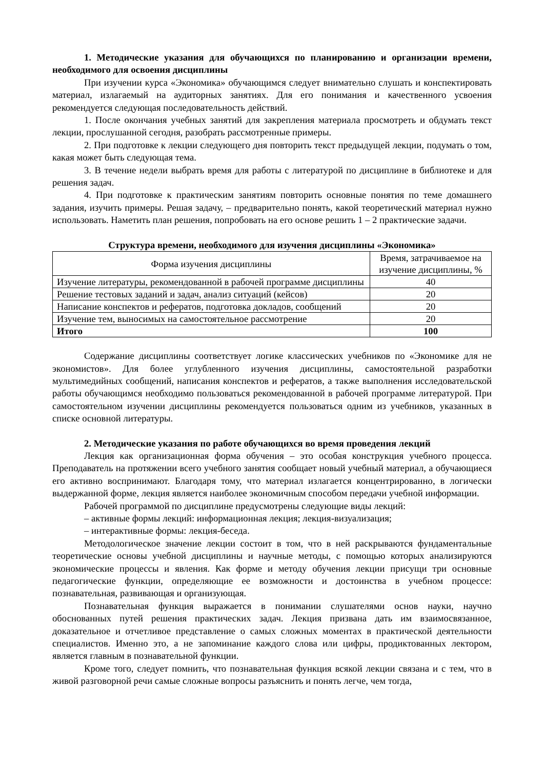1. Методические указания для обучающихся по планированию и организации времени, необходимого для освоения дисциплины
При изучении курса «Экономика» обучающимся следует внимательно слушать и конспектировать материал, излагаемый на аудиторных занятиях. Для его понимания и качественного усвоения рекомендуется следующая последовательность действий.
1. После окончания учебных занятий для закрепления материала просмотреть и обдумать текст лекции, прослушанной сегодня, разобрать рассмотренные примеры.
2. При подготовке к лекции следующего дня повторить текст предыдущей лекции, подумать о том, какая может быть следующая тема.
3. В течение недели выбрать время для работы с литературой по дисциплине в библиотеке и для решения задач.
4. При подготовке к практическим занятиям повторить основные понятия по теме домашнего задания, изучить примеры. Решая задачу, – предварительно понять, какой теоретический материал нужно использовать. Наметить план решения, попробовать на его основе решить 1 – 2 практические задачи.
Структура времени, необходимого для изучения дисциплины «Экономика»
| Форма изучения дисциплины | Время, затрачиваемое на изучение дисциплины, % |
| --- | --- |
| Изучение литературы, рекомендованной в рабочей программе дисциплины | 40 |
| Решение тестовых заданий и задач, анализ ситуаций (кейсов) | 20 |
| Написание конспектов и рефератов, подготовка докладов, сообщений | 20 |
| Изучение тем, выносимых на самостоятельное рассмотрение | 20 |
| Итого | 100 |
Содержание дисциплины соответствует логике классических учебников по «Экономике для не экономистов». Для более углубленного изучения дисциплины, самостоятельной разработки мультимедийных сообщений, написания конспектов и рефератов, а также выполнения исследовательской работы обучающимся необходимо пользоваться рекомендованной в рабочей программе литературой. При самостоятельном изучении дисциплины рекомендуется пользоваться одним из учебников, указанных в списке основной литературы.
2. Методические указания по работе обучающихся во время проведения лекций
Лекция как организационная форма обучения – это особая конструкция учебного процесса. Преподаватель на протяжении всего учебного занятия сообщает новый учебный материал, а обучающиеся его активно воспринимают. Благодаря тому, что материал излагается концентрированно, в логически выдержанной форме, лекция является наиболее экономичным способом передачи учебной информации.
Рабочей программой по дисциплине предусмотрены следующие виды лекций:
– активные формы лекций: информационная лекция; лекция-визуализация;
– интерактивные формы: лекция-беседа.
Методологическое значение лекции состоит в том, что в ней раскрываются фундаментальные теоретические основы учебной дисциплины и научные методы, с помощью которых анализируются экономические процессы и явления. Как форме и методу обучения лекции присущи три основные педагогические функции, определяющие ее возможности и достоинства в учебном процессе: познавательная, развивающая и организующая.
Познавательная функция выражается в понимании слушателями основ науки, научно обоснованных путей решения практических задач. Лекция призвана дать им взаимосвязанное, доказательное и отчетливое представление о самых сложных моментах в практической деятельности специалистов. Именно это, а не запоминание каждого слова или цифры, продиктованных лектором, является главным в познавательной функции.
Кроме того, следует помнить, что познавательная функция всякой лекции связана и с тем, что в живой разговорной речи самые сложные вопросы разъяснить и понять легче, чем тогда,